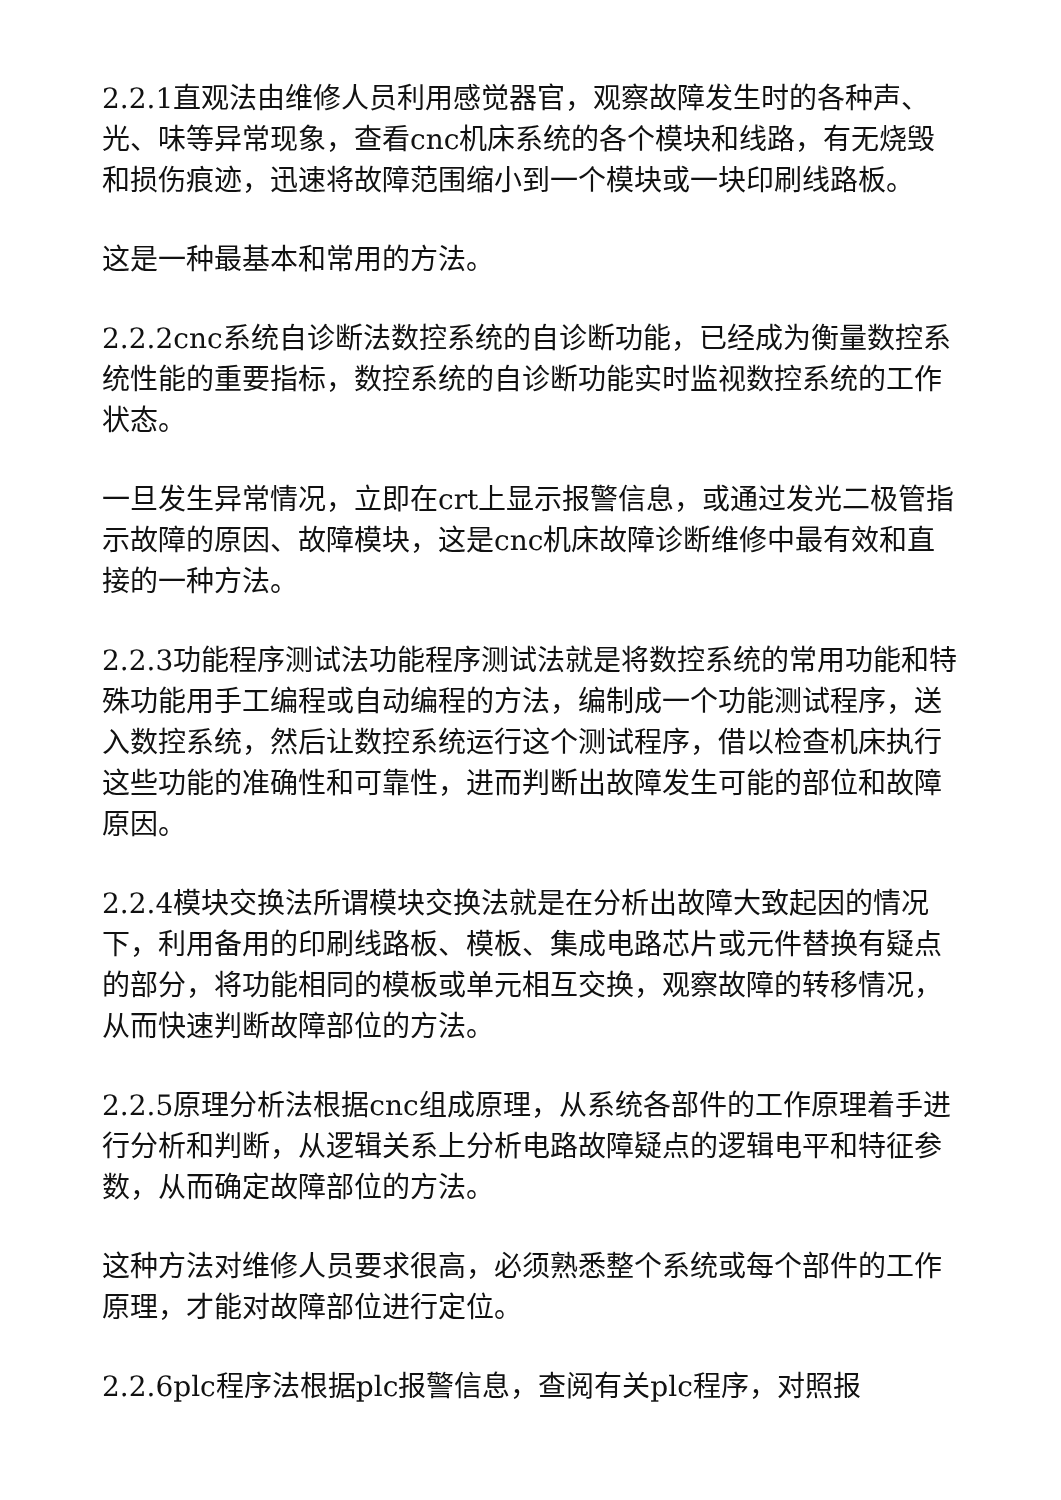2.2.1直观法由维修人员利用感觉器官，观察故障发生时的各种声、光、味等异常现象，查看cnc机床系统的各个模块和线路，有无烧毁和损伤痕迹，迅速将故障范围缩小到一个模块或一块印刷线路板。
这是一种最基本和常用的方法。
2.2.2cnc系统自诊断法数控系统的自诊断功能，已经成为衡量数控系统性能的重要指标，数控系统的自诊断功能实时监视数控系统的工作状态。
一旦发生异常情况，立即在crt上显示报警信息，或通过发光二极管指示故障的原因、故障模块，这是cnc机床故障诊断维修中最有效和直接的一种方法。
2.2.3功能程序测试法功能程序测试法就是将数控系统的常用功能和特殊功能用手工编程或自动编程的方法，编制成一个功能测试程序，送入数控系统，然后让数控系统运行这个测试程序，借以检查机床执行这些功能的准确性和可靠性，进而判断出故障发生可能的部位和故障原因。
2.2.4模块交换法所谓模块交换法就是在分析出故障大致起因的情况下，利用备用的印刷线路板、模板、集成电路芯片或元件替换有疑点的部分，将功能相同的模板或单元相互交换，观察故障的转移情况，从而快速判断故障部位的方法。
2.2.5原理分析法根据cnc组成原理，从系统各部件的工作原理着手进行分析和判断，从逻辑关系上分析电路故障疑点的逻辑电平和特征参数，从而确定故障部位的方法。
这种方法对维修人员要求很高，必须熟悉整个系统或每个部件的工作原理，才能对故障部位进行定位。
2.2.6plc程序法根据plc报警信息，查阅有关plc程序，对照报